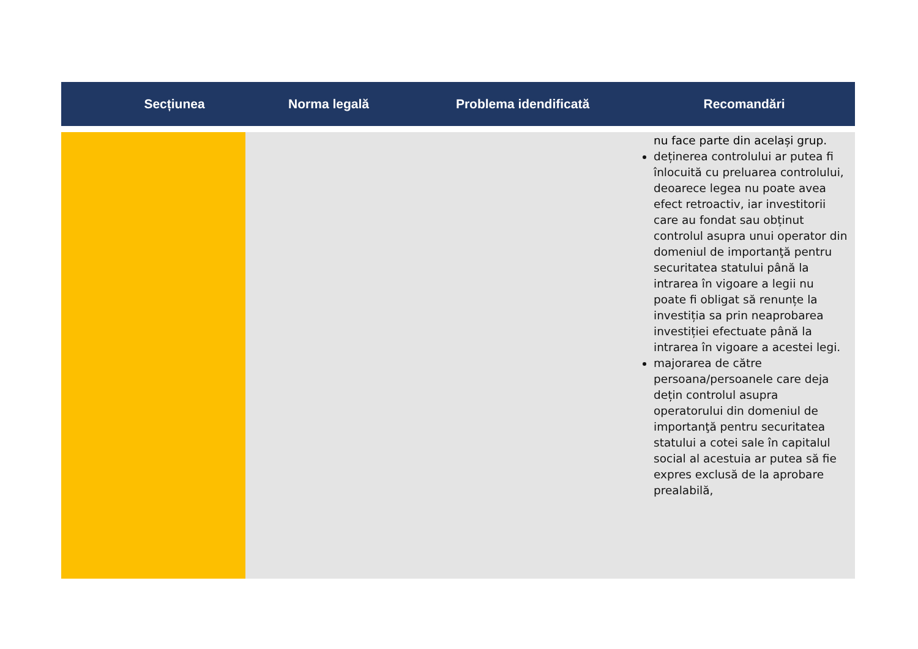| Secțiunea | Norma legală | Problema idendificată | Recomandări |
| --- | --- | --- | --- |
| | | | nu face parte din același grup. deținerea controlului ar putea fi înlocuită cu preluarea controlului, deoarece legea nu poate avea efect retroactiv, iar investitorii care au fondat sau obținut controlul asupra unui operator din domeniul de importanţă pentru securitatea statului până la intrarea în vigoare a legii nu poate fi obligat să renunțe la investiția sa prin neaprobarea investiției efectuate până la intrarea în vigoare a acestei legi. majorarea de către persoana/persoanele care deja dețin controlul asupra operatorului din domeniul de importanţă pentru securitatea statului a cotei sale în capitalul social al acestuia ar putea să fie expres exclusă de la aprobare prealabilă, |